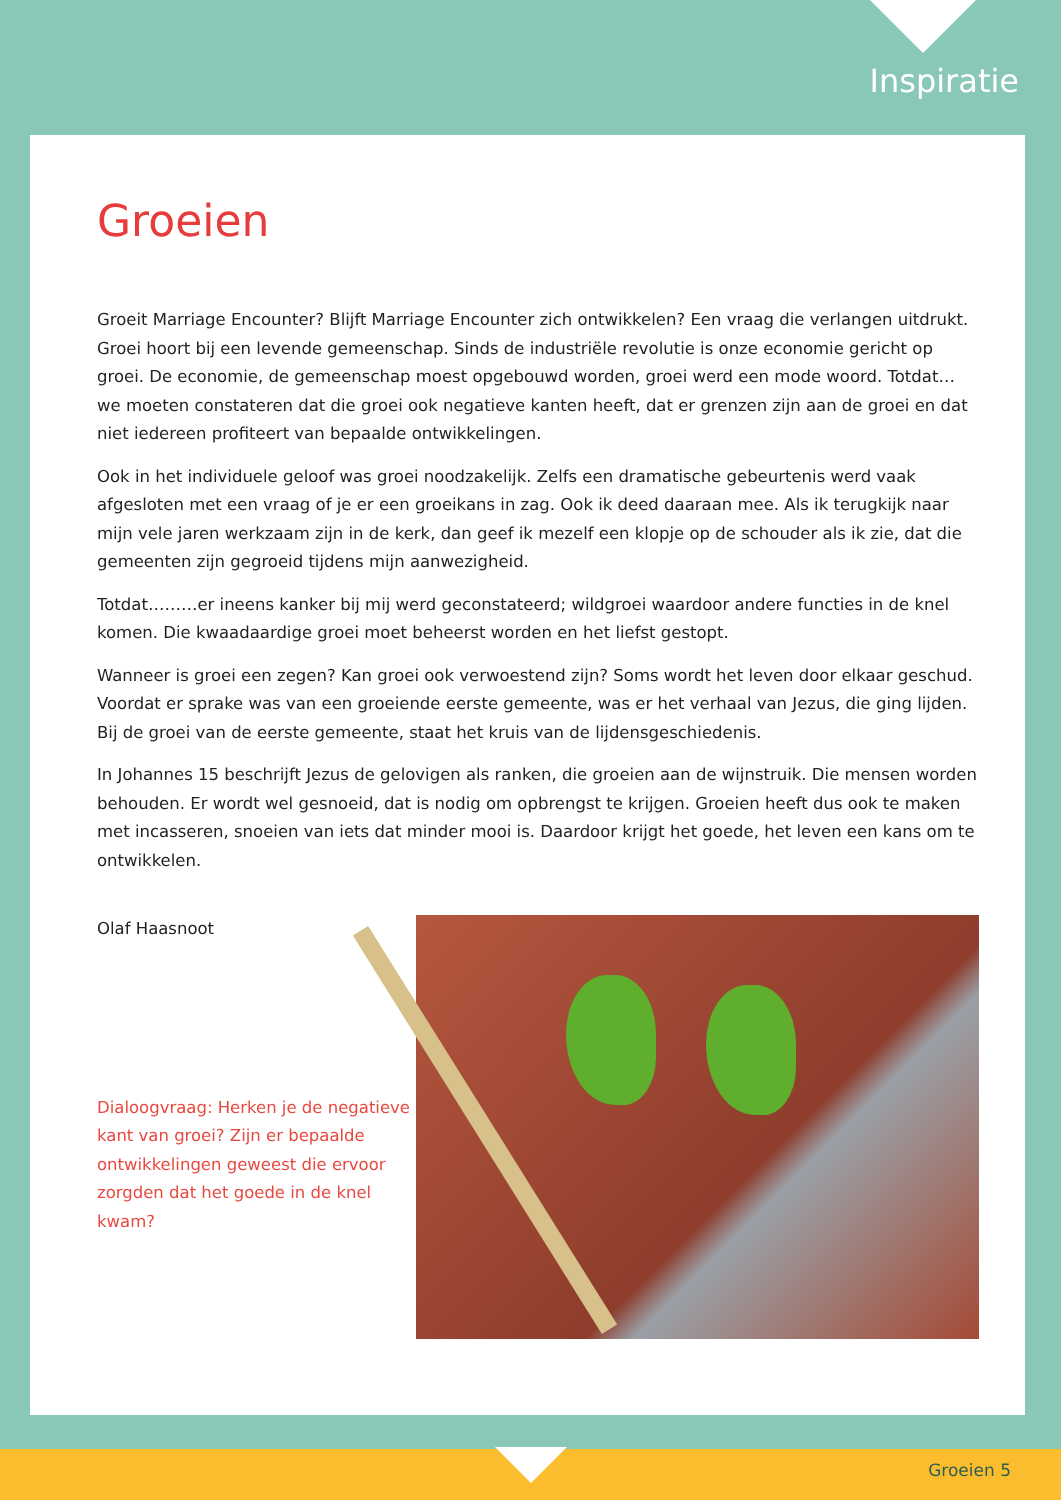Inspiratie
Groeien
Groeit Marriage Encounter? Blijft Marriage Encounter zich ontwikkelen? Een vraag die verlangen uit­drukt. Groei hoort bij een levende gemeenschap. Sinds de industriële revolutie is onze economie ge­richt op groei. De economie, de gemeenschap moest opgebouwd worden, groei werd een mode woord. Totdat… we moeten constateren dat die groei ook negatieve kanten heeft, dat er grenzen zijn aan de groei en dat niet iedereen profiteert van bepaalde ontwikkelingen.
Ook in het individuele geloof was groei noodzakelijk. Zelfs een dramatische gebeurtenis werd vaak afgesloten met een vraag of je er een groeikans in zag. Ook ik deed daaraan mee. Als ik terugkijk naar mijn vele jaren werkzaam zijn in de kerk, dan geef ik mezelf een klopje op de schouder als ik zie, dat die gemeenten zijn gegroeid tijdens mijn aanwezigheid.
Totdat………er ineens kanker bij mij werd geconstateerd; wildgroei waardoor andere functies in de knel komen. Die kwaadaardige groei moet beheerst worden en het liefst gestopt.
Wanneer is groei een zegen? Kan groei ook verwoestend zijn? Soms wordt het leven door elkaar ge­schud. Voordat er sprake was van een groeiende eerste gemeente, was er het verhaal van Jezus, die ging lijden. Bij de groei van de eerste gemeente, staat het kruis van de lijdensgeschiedenis.
In Johannes 15 beschrijft Jezus de gelovigen als ranken, die groeien aan de wijnstruik. Die mensen worden behouden. Er wordt wel gesnoeid, dat is nodig om opbrengst te krijgen. Groeien heeft dus ook te maken met incasseren, snoeien van iets dat minder mooi is. Daardoor krijgt het goede, het leven een kans om te ontwikkelen.
Olaf Haasnoot
Dialoogvraag: Herken je de negatieve kant van groei? Zijn er bepaalde ontwikkelingen geweest die ervoor zorgden dat het goede in de knel kwam?
Groeien 5